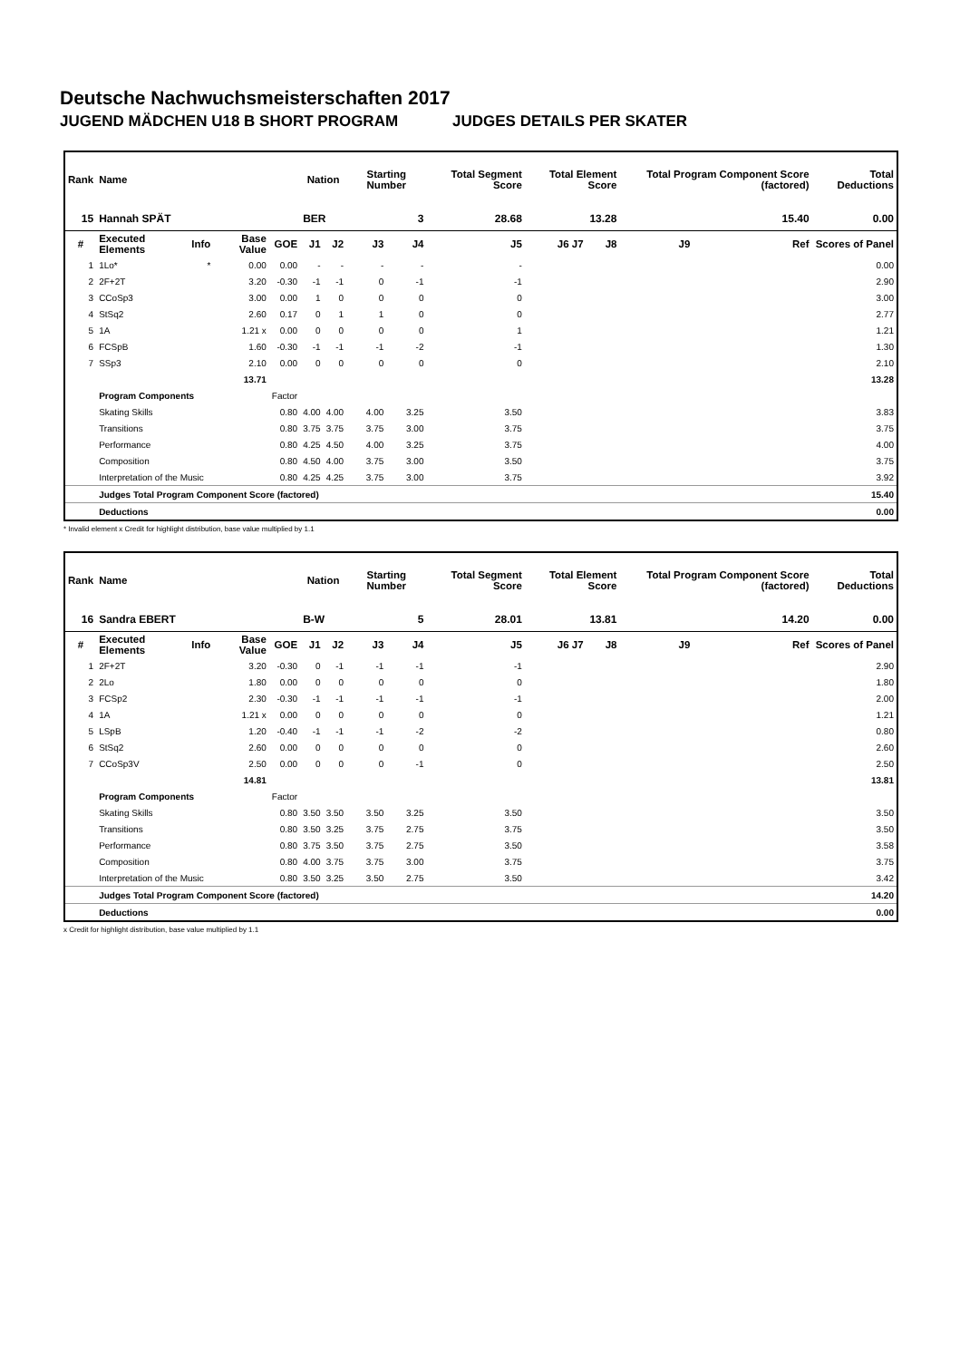Deutsche Nachwuchsmeisterschaften 2017
JUGEND MÄDCHEN U18 B SHORT PROGRAM JUDGES DETAILS PER SKATER
| Rank | Name | | | | Nation | | Starting Number | | Total Segment Score | Total Element Score | | Total Program Component Score (factored) | | | Total Deductions |
| --- | --- | --- | --- | --- | --- | --- | --- | --- | --- | --- | --- | --- | --- | --- | --- |
| 15 | Hannah SPÄT | | | | BER | | 3 | | 28.68 | 13.28 | | 15.40 | | | 0.00 |
| # | Executed Elements | Info | Base Value | GOE | J1 | J2 | J3 | J4 | J5 | J6 J7 | J8 | J9 | | Ref | Scores of Panel |
| 1 | 1Lo* | * | 0.00 | 0.00 | - | - | - | - | - | | | | | | 0.00 |
| 2 | 2F+2T | | 3.20 | -0.30 | -1 | -1 | 0 | -1 | -1 | | | | | | 2.90 |
| 3 | CCoSp3 | | 3.00 | 0.00 | 1 | 0 | 0 | 0 | 0 | | | | | | 3.00 |
| 4 | StSq2 | | 2.60 | 0.17 | 0 | 1 | 1 | 0 | 0 | | | | | | 2.77 |
| 5 | 1A | | 1.21 x | 0.00 | 0 | 0 | 0 | 0 | 1 | | | | | | 1.21 |
| 6 | FCSpB | | 1.60 | -0.30 | -1 | -1 | -1 | -2 | -1 | | | | | | 1.30 |
| 7 | SSp3 | | 2.10 | 0.00 | 0 | 0 | 0 | 0 | 0 | | | | | | 2.10 |
| | | | 13.71 | | | | | | | | | | | | 13.28 |
| | Program Components | | | Factor | | | | | | | | | | | |
| | Skating Skills | | | 0.80 | 4.00 | 4.00 | 4.00 | 3.25 | 3.50 | | | | | | 3.83 |
| | Transitions | | | 0.80 | 3.75 | 3.75 | 3.75 | 3.00 | 3.75 | | | | | | 3.75 |
| | Performance | | | 0.80 | 4.25 | 4.50 | 4.00 | 3.25 | 3.75 | | | | | | 4.00 |
| | Composition | | | 0.80 | 4.50 | 4.00 | 3.75 | 3.00 | 3.50 | | | | | | 3.75 |
| | Interpretation of the Music | | | 0.80 | 4.25 | 4.25 | 3.75 | 3.00 | 3.75 | | | | | | 3.92 |
| | Judges Total Program Component Score (factored) | | | | | | | | | | | | | | 15.40 |
| | Deductions | | | | | | | | | | | | | | 0.00 |
* Invalid element x Credit for highlight distribution, base value multiplied by 1.1
| Rank | Name | | | | Nation | | Starting Number | | Total Segment Score | Total Element Score | | Total Program Component Score (factored) | | | Total Deductions |
| --- | --- | --- | --- | --- | --- | --- | --- | --- | --- | --- | --- | --- | --- | --- | --- |
| 16 | Sandra EBERT | | | | B-W | | 5 | | 28.01 | 13.81 | | 14.20 | | | 0.00 |
| # | Executed Elements | Info | Base Value | GOE | J1 | J2 | J3 | J4 | J5 | J6 J7 | J8 | J9 | | Ref | Scores of Panel |
| 1 | 2F+2T | | 3.20 | -0.30 | 0 | -1 | -1 | -1 | -1 | | | | | | 2.90 |
| 2 | 2Lo | | 1.80 | 0.00 | 0 | 0 | 0 | 0 | 0 | | | | | | 1.80 |
| 3 | FCSp2 | | 2.30 | -0.30 | -1 | -1 | -1 | -1 | -1 | | | | | | 2.00 |
| 4 | 1A | | 1.21 x | 0.00 | 0 | 0 | 0 | 0 | 0 | | | | | | 1.21 |
| 5 | LSpB | | 1.20 | -0.40 | -1 | -1 | -1 | -2 | -2 | | | | | | 0.80 |
| 6 | StSq2 | | 2.60 | 0.00 | 0 | 0 | 0 | 0 | 0 | | | | | | 2.60 |
| 7 | CCoSp3V | | 2.50 | 0.00 | 0 | 0 | 0 | -1 | 0 | | | | | | 2.50 |
| | | | 14.81 | | | | | | | | | | | | 13.81 |
| | Program Components | | | Factor | | | | | | | | | | | |
| | Skating Skills | | | 0.80 | 3.50 | 3.50 | 3.50 | 3.25 | 3.50 | | | | | | 3.50 |
| | Transitions | | | 0.80 | 3.50 | 3.25 | 3.75 | 2.75 | 3.75 | | | | | | 3.50 |
| | Performance | | | 0.80 | 3.75 | 3.50 | 3.75 | 2.75 | 3.50 | | | | | | 3.58 |
| | Composition | | | 0.80 | 4.00 | 3.75 | 3.75 | 3.00 | 3.75 | | | | | | 3.75 |
| | Interpretation of the Music | | | 0.80 | 3.50 | 3.25 | 3.50 | 2.75 | 3.50 | | | | | | 3.42 |
| | Judges Total Program Component Score (factored) | | | | | | | | | | | | | | 14.20 |
| | Deductions | | | | | | | | | | | | | | 0.00 |
x Credit for highlight distribution, base value multiplied by 1.1